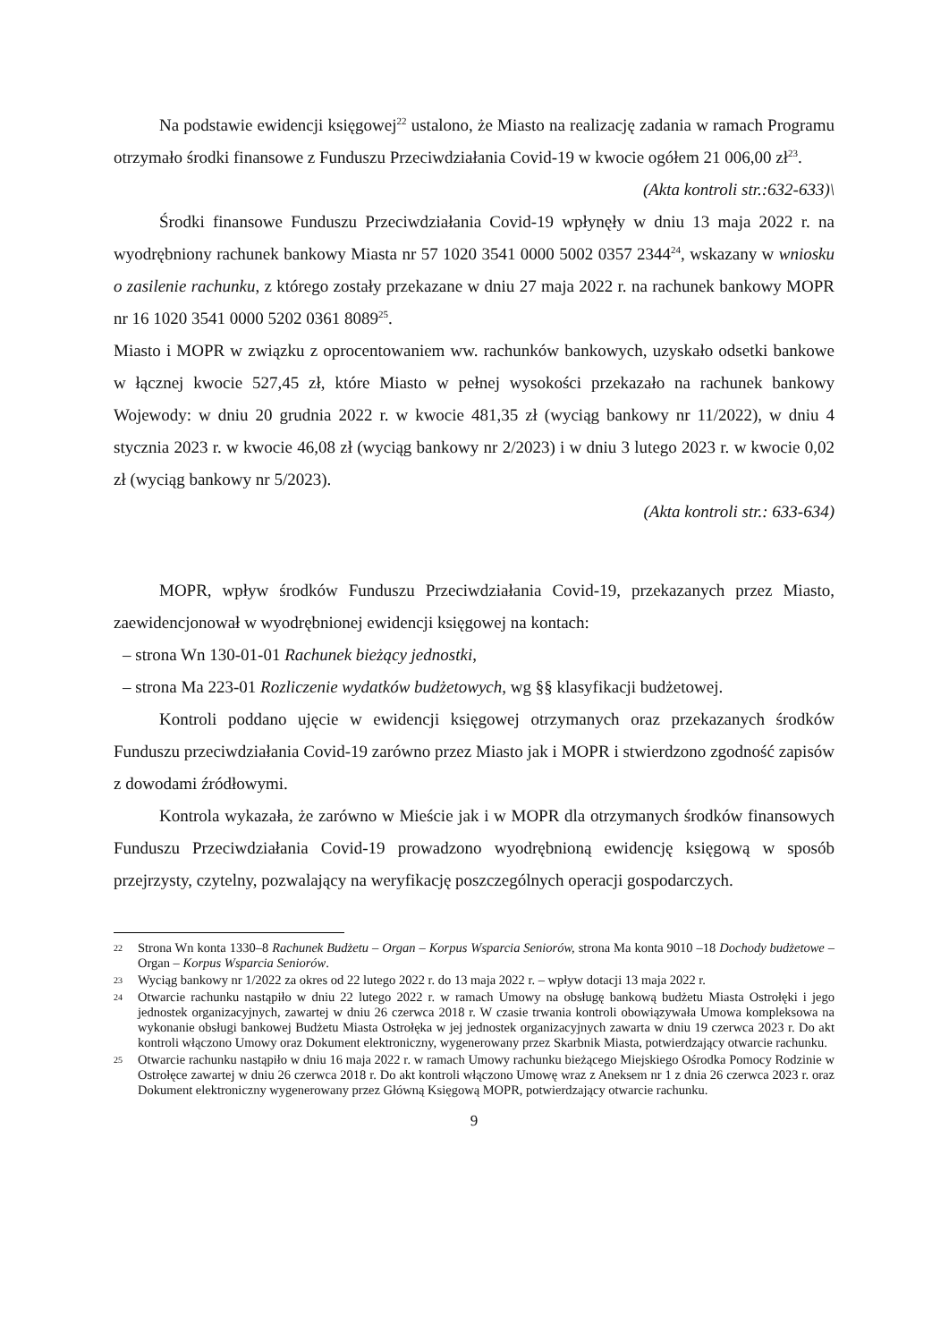Na podstawie ewidencji księgowej<sup>22</sup> ustalono, że Miasto na realizację zadania w ramach Programu otrzymało środki finansowe z Funduszu Przeciwdziałania Covid-19 w kwocie ogółem 21 006,00 zł<sup>23</sup>.
(Akta kontroli str.:632-633)\
Środki finansowe Funduszu Przeciwdziałania Covid-19 wpłynęły w dniu 13 maja 2022 r. na wyodrębniony rachunek bankowy Miasta nr 57 1020 3541 0000 5002 0357 2344<sup>24</sup>, wskazany w wniosku o zasilenie rachunku, z którego zostały przekazane w dniu 27 maja 2022 r. na rachunek bankowy MOPR nr 16 1020 3541 0000 5202 0361 8089<sup>25</sup>.
Miasto i MOPR w związku z oprocentowaniem ww. rachunków bankowych, uzyskało odsetki bankowe w łącznej kwocie 527,45 zł, które Miasto w pełnej wysokości przekazało na rachunek bankowy Wojewody: w dniu 20 grudnia 2022 r. w kwocie 481,35 zł (wyciąg bankowy nr 11/2022), w dniu 4 stycznia 2023 r. w kwocie 46,08 zł (wyciąg bankowy nr 2/2023) i w dniu 3 lutego 2023 r. w kwocie 0,02 zł (wyciąg bankowy nr 5/2023).
(Akta kontroli str.: 633-634)
MOPR, wpływ środków Funduszu Przeciwdziałania Covid-19, przekazanych przez Miasto, zaewidencjonował w wyodrębnionej ewidencji księgowej na kontach:
– strona Wn 130-01-01 Rachunek bieżący jednostki,
– strona Ma 223-01 Rozliczenie wydatków budżetowych, wg §§ klasyfikacji budżetowej.
Kontroli poddano ujęcie w ewidencji księgowej otrzymanych oraz przekazanych środków Funduszu przeciwdziałania Covid-19 zarówno przez Miasto jak i MOPR i stwierdzono zgodność zapisów z dowodami źródłowymi.
Kontrola wykazała, że zarówno w Mieście jak i w MOPR dla otrzymanych środków finansowych Funduszu Przeciwdziałania Covid-19 prowadzono wyodrębnioną ewidencję księgową w sposób przejrzysty, czytelny, pozwalający na weryfikację poszczególnych operacji gospodarczych.
22 Strona Wn konta 1330–8 Rachunek Budżetu – Organ – Korpus Wsparcia Seniorów, strona Ma konta 9010 –18 Dochody budżetowe – Organ – Korpus Wsparcia Seniorów.
23 Wyciąg bankowy nr 1/2022 za okres od 22 lutego 2022 r. do 13 maja 2022 r. – wpływ dotacji 13 maja 2022 r.
24 Otwarcie rachunku nastąpiło w dniu 22 lutego 2022 r. w ramach Umowy na obsługę bankową budżetu Miasta Ostrołęki i jego jednostek organizacyjnych, zawartej w dniu 26 czerwca 2018 r. W czasie trwania kontroli obowiązywała Umowa kompleksowa na wykonanie obsługi bankowej Budżetu Miasta Ostrołęka w jej jednostek organizacyjnych zawarta w dniu 19 czerwca 2023 r. Do akt kontroli włączono Umowy oraz Dokument elektroniczny, wygenerowany przez Skarbnik Miasta, potwierdzający otwarcie rachunku.
25 Otwarcie rachunku nastąpiło w dniu 16 maja 2022 r. w ramach Umowy rachunku bieżącego Miejskiego Ośrodka Pomocy Rodzinie w Ostrołęce zawartej w dniu 26 czerwca 2018 r. Do akt kontroli włączono Umowę wraz z Aneksem nr 1 z dnia 26 czerwca 2023 r. oraz Dokument elektroniczny wygenerowany przez Główną Księgową MOPR, potwierdzający otwarcie rachunku.
9